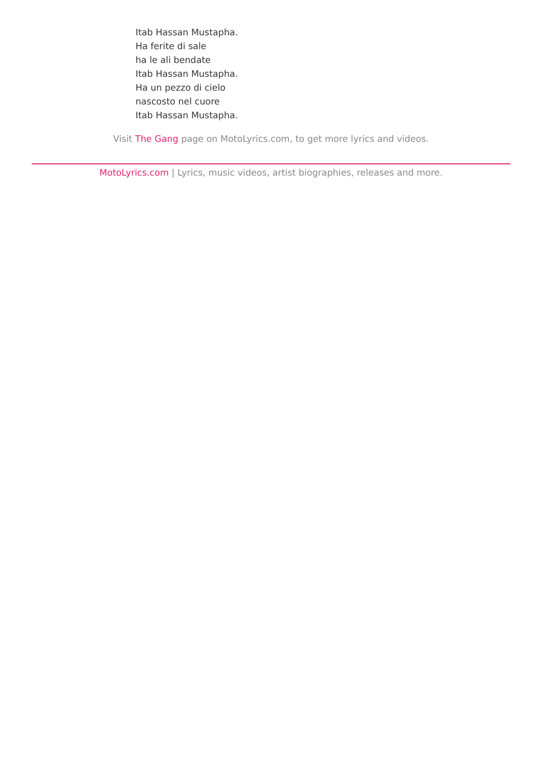Itab Hassan Mustapha.
Ha ferite di sale
ha le ali bendate
Itab Hassan Mustapha.
Ha un pezzo di cielo
nascosto nel cuore
Itab Hassan Mustapha.
Visit The Gang page on MotoLyrics.com, to get more lyrics and videos.
MotoLyrics.com | Lyrics, music videos, artist biographies, releases and more.